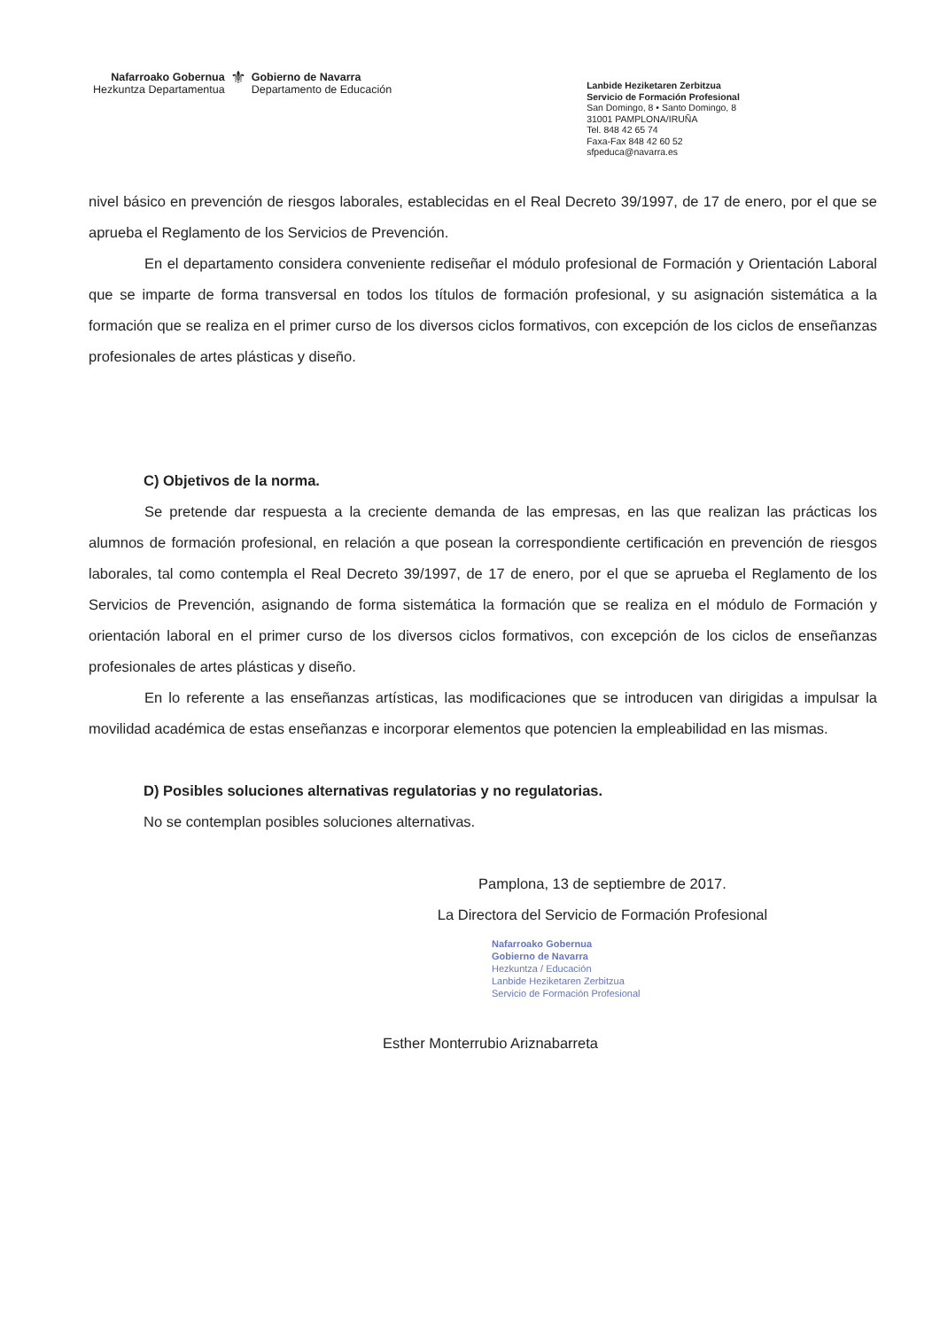Nafarroako Gobernua
Hezkuntza Departamentua
⚜
Gobierno de Navarra
Departamento de Educación
Lanbide Heziketaren Zerbitzua
Servicio de Formación Profesional
San Domingo, 8 • Santo Domingo, 8
31001 PAMPLONA/IRUÑA
Tel. 848 42 65 74
Faxa-Fax 848 42 60 52
sfpeduca@navarra.es
nivel básico en prevención de riesgos laborales, establecidas en el Real Decreto 39/1997, de 17 de enero, por el que se aprueba el Reglamento de los Servicios de Prevención.
En el departamento considera conveniente rediseñar el módulo profesional de Formación y Orientación Laboral que se imparte de forma transversal en todos los títulos de formación profesional, y su asignación sistemática a la formación que se realiza en el primer curso de los diversos ciclos formativos, con excepción de los ciclos de enseñanzas profesionales de artes plásticas y diseño.
C) Objetivos de la norma.
Se pretende dar respuesta a la creciente demanda de las empresas, en las que realizan las prácticas los alumnos de formación profesional, en relación a que posean la correspondiente certificación en prevención de riesgos laborales, tal como contempla el Real Decreto 39/1997, de 17 de enero, por el que se aprueba el Reglamento de los Servicios de Prevención, asignando de forma sistemática la formación que se realiza en el módulo de Formación y orientación laboral en el primer curso de los diversos ciclos formativos, con excepción de los ciclos de enseñanzas profesionales de artes plásticas y diseño.
En lo referente a las enseñanzas artísticas, las modificaciones que se introducen van dirigidas a impulsar la movilidad académica de estas enseñanzas e incorporar elementos que potencien la empleabilidad en las mismas.
D) Posibles soluciones alternativas regulatorias y no regulatorias.
No se contemplan posibles soluciones alternativas.
Pamplona, 13 de septiembre de 2017.
La Directora del Servicio de Formación Profesional
Nafarroako Gobernua
Gobierno de Navarra
Hezkuntza / Educación
Lanbide Heziketaren Zerbitzua
Servicio de Formación Profesional
Esther Monterrubio Ariznabarreta